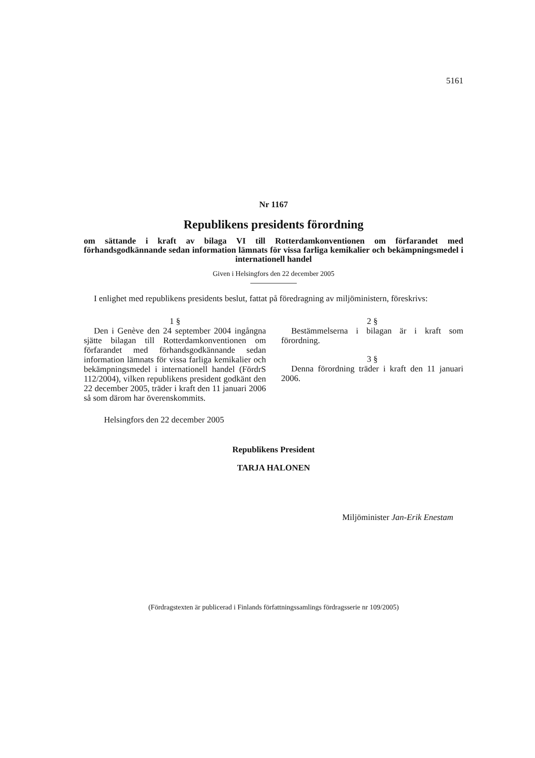5161
Nr 1167
Republikens presidents förordning
om sättande i kraft av bilaga VI till Rotterdamkonventionen om förfarandet med förhandsgodkännande sedan information lämnats för vissa farliga kemikalier och bekämpningsmedel i internationell handel
Given i Helsingfors den 22 december 2005
I enlighet med republikens presidents beslut, fattat på föredragning av miljöministern, föreskrivs:
1 §
Den i Genève den 24 september 2004 ingångna sjätte bilagan till Rotterdamkonventionen om förfarandet med förhandsgodkännande sedan information lämnats för vissa farliga kemikalier och bekämpningsmedel i internationell handel (FördrS 112/2004), vilken republikens president godkänt den 22 december 2005, träder i kraft den 11 januari 2006 så som därom har överenskommits.
Helsingfors den 22 december 2005
2 §
Bestämmelserna i bilagan är i kraft som förordning.
3 §
Denna förordning träder i kraft den 11 januari 2006.
Republikens President
TARJA HALONEN
Miljöminister Jan-Erik Enestam
(Fördragstexten är publicerad i Finlands författningssamlings fördragsserie nr 109/2005)